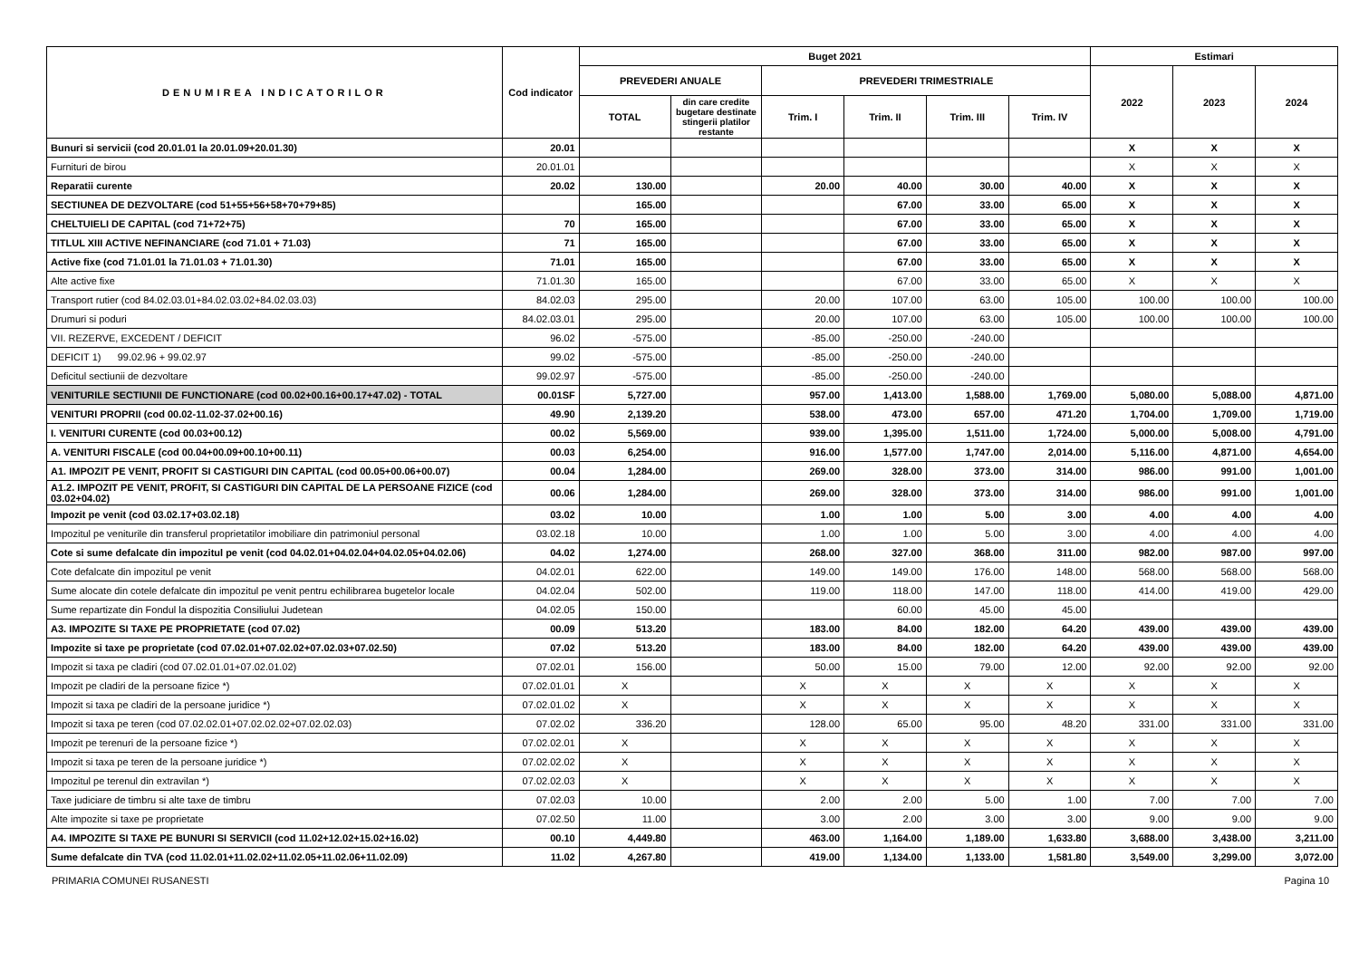| DENUMIREA INDICATORILOR | Cod indicator | Buget 2021 | | | | | | Estimari | | |
| --- | --- | --- | --- | --- | --- | --- | --- | --- | --- | --- |
| | | PREVEDERI ANUALE | | PREVEDERI TRIMESTRIALE | | | | 2022 | 2023 | 2024 |
| | | TOTAL | din care credite bugetare destinate stingerii platilor restante | Trim. I | Trim. II | Trim. III | Trim. IV | | | |
| Bunuri si servicii (cod 20.01.01 la 20.01.09+20.01.30) | 20.01 | | | | | | | X | X | X |
| Furnituri de birou | 20.01.01 | | | | | | | X | X | X |
| Reparatii curente | 20.02 | 130.00 | | 20.00 | 40.00 | 30.00 | 40.00 | X | X | X |
| SECTIUNEA DE DEZVOLTARE (cod 51+55+56+58+70+79+85) | | 165.00 | | | 67.00 | 33.00 | 65.00 | X | X | X |
| CHELTUIELI DE CAPITAL (cod 71+72+75) | 70 | 165.00 | | | 67.00 | 33.00 | 65.00 | X | X | X |
| TITLUL XIII ACTIVE NEFINANCIARE (cod 71.01 + 71.03) | 71 | 165.00 | | | 67.00 | 33.00 | 65.00 | X | X | X |
| Active fixe (cod 71.01.01 la 71.01.03 + 71.01.30) | 71.01 | 165.00 | | | 67.00 | 33.00 | 65.00 | X | X | X |
| Alte active fixe | 71.01.30 | 165.00 | | | 67.00 | 33.00 | 65.00 | X | X | X |
| Transport rutier (cod 84.02.03.01+84.02.03.02+84.02.03.03) | 84.02.03 | 295.00 | | 20.00 | 107.00 | 63.00 | 105.00 | 100.00 | 100.00 | 100.00 |
| Drumuri si poduri | 84.02.03.01 | 295.00 | | 20.00 | 107.00 | 63.00 | 105.00 | 100.00 | 100.00 | 100.00 |
| VII. REZERVE, EXCEDENT / DEFICIT | 96.02 | -575.00 | | -85.00 | -250.00 | -240.00 | | | | |
| DEFICIT 1) 99.02.96 + 99.02.97 | 99.02 | -575.00 | | -85.00 | -250.00 | -240.00 | | | | |
| Deficitul sectiunii de dezvoltare | 99.02.97 | -575.00 | | -85.00 | -250.00 | -240.00 | | | | |
| VENITURILE SECTIUNII DE FUNCTIONARE (cod 00.02+00.16+00.17+47.02) - TOTAL | 00.01SF | 5,727.00 | | 957.00 | 1,413.00 | 1,588.00 | 1,769.00 | 5,080.00 | 5,088.00 | 4,871.00 |
| VENITURI PROPRII (cod 00.02-11.02-37.02+00.16) | 49.90 | 2,139.20 | | 538.00 | 473.00 | 657.00 | 471.20 | 1,704.00 | 1,709.00 | 1,719.00 |
| I. VENITURI CURENTE (cod 00.03+00.12) | 00.02 | 5,569.00 | | 939.00 | 1,395.00 | 1,511.00 | 1,724.00 | 5,000.00 | 5,008.00 | 4,791.00 |
| A. VENITURI FISCALE (cod 00.04+00.09+00.10+00.11) | 00.03 | 6,254.00 | | 916.00 | 1,577.00 | 1,747.00 | 2,014.00 | 5,116.00 | 4,871.00 | 4,654.00 |
| A1. IMPOZIT PE VENIT, PROFIT SI CASTIGURI DIN CAPITAL (cod 00.05+00.06+00.07) | 00.04 | 1,284.00 | | 269.00 | 328.00 | 373.00 | 314.00 | 986.00 | 991.00 | 1,001.00 |
| A1.2. IMPOZIT PE VENIT, PROFIT, SI CASTIGURI DIN CAPITAL DE LA PERSOANE FIZICE (cod 03.02+04.02) | 00.06 | 1,284.00 | | 269.00 | 328.00 | 373.00 | 314.00 | 986.00 | 991.00 | 1,001.00 |
| Impozit pe venit (cod 03.02.17+03.02.18) | 03.02 | 10.00 | | 1.00 | 1.00 | 5.00 | 3.00 | 4.00 | 4.00 | 4.00 |
| Impozitul pe veniturile din transferul proprietatilor imobiliare din patrimoniul personal | 03.02.18 | 10.00 | | 1.00 | 1.00 | 5.00 | 3.00 | 4.00 | 4.00 | 4.00 |
| Cote si sume defalcate din impozitul pe venit (cod 04.02.01+04.02.04+04.02.05+04.02.06) | 04.02 | 1,274.00 | | 268.00 | 327.00 | 368.00 | 311.00 | 982.00 | 987.00 | 997.00 |
| Cote defalcate din impozitul pe venit | 04.02.01 | 622.00 | | 149.00 | 149.00 | 176.00 | 148.00 | 568.00 | 568.00 | 568.00 |
| Sume alocate din cotele defalcate din impozitul pe venit pentru echilibrarea bugetelor locale | 04.02.04 | 502.00 | | 119.00 | 118.00 | 147.00 | 118.00 | 414.00 | 419.00 | 429.00 |
| Sume repartizate din Fondul la dispozitia Consiliului Judetean | 04.02.05 | 150.00 | | | 60.00 | 45.00 | 45.00 | | | |
| A3. IMPOZITE SI TAXE PE PROPRIETATE (cod 07.02) | 00.09 | 513.20 | | 183.00 | 84.00 | 182.00 | 64.20 | 439.00 | 439.00 | 439.00 |
| Impozite si taxe pe proprietate (cod 07.02.01+07.02.02+07.02.03+07.02.50) | 07.02 | 513.20 | | 183.00 | 84.00 | 182.00 | 64.20 | 439.00 | 439.00 | 439.00 |
| Impozit si taxa pe cladiri (cod 07.02.01.01+07.02.01.02) | 07.02.01 | 156.00 | | 50.00 | 15.00 | 79.00 | 12.00 | 92.00 | 92.00 | 92.00 |
| Impozit pe cladiri de la persoane fizice *) | 07.02.01.01 | X | | X | X | X | X | X | X | X |
| Impozit si taxa pe cladiri de la persoane juridice *) | 07.02.01.02 | X | | X | X | X | X | X | X | X |
| Impozit si taxa pe teren (cod 07.02.02.01+07.02.02.02+07.02.02.03) | 07.02.02 | 336.20 | | 128.00 | 65.00 | 95.00 | 48.20 | 331.00 | 331.00 | 331.00 |
| Impozit pe terenuri de la persoane fizice *) | 07.02.02.01 | X | | X | X | X | X | X | X | X |
| Impozit si taxa pe teren de la persoane juridice *) | 07.02.02.02 | X | | X | X | X | X | X | X | X |
| Impozitul pe terenul din extravilan *) | 07.02.02.03 | X | | X | X | X | X | X | X | X |
| Taxe judiciare de timbru si alte taxe de timbru | 07.02.03 | 10.00 | | 2.00 | 2.00 | 5.00 | 1.00 | 7.00 | 7.00 | 7.00 |
| Alte impozite si taxe pe proprietate | 07.02.50 | 11.00 | | 3.00 | 2.00 | 3.00 | 3.00 | 9.00 | 9.00 | 9.00 |
| A4. IMPOZITE SI TAXE PE BUNURI SI SERVICII (cod 11.02+12.02+15.02+16.02) | 00.10 | 4,449.80 | | 463.00 | 1,164.00 | 1,189.00 | 1,633.80 | 3,688.00 | 3,438.00 | 3,211.00 |
| Sume defalcate din TVA (cod 11.02.01+11.02.02+11.02.05+11.02.06+11.02.09) | 11.02 | 4,267.80 | | 419.00 | 1,134.00 | 1,133.00 | 1,581.80 | 3,549.00 | 3,299.00 | 3,072.00 |
PRIMARIA COMUNEI RUSANESTI Pagina 10